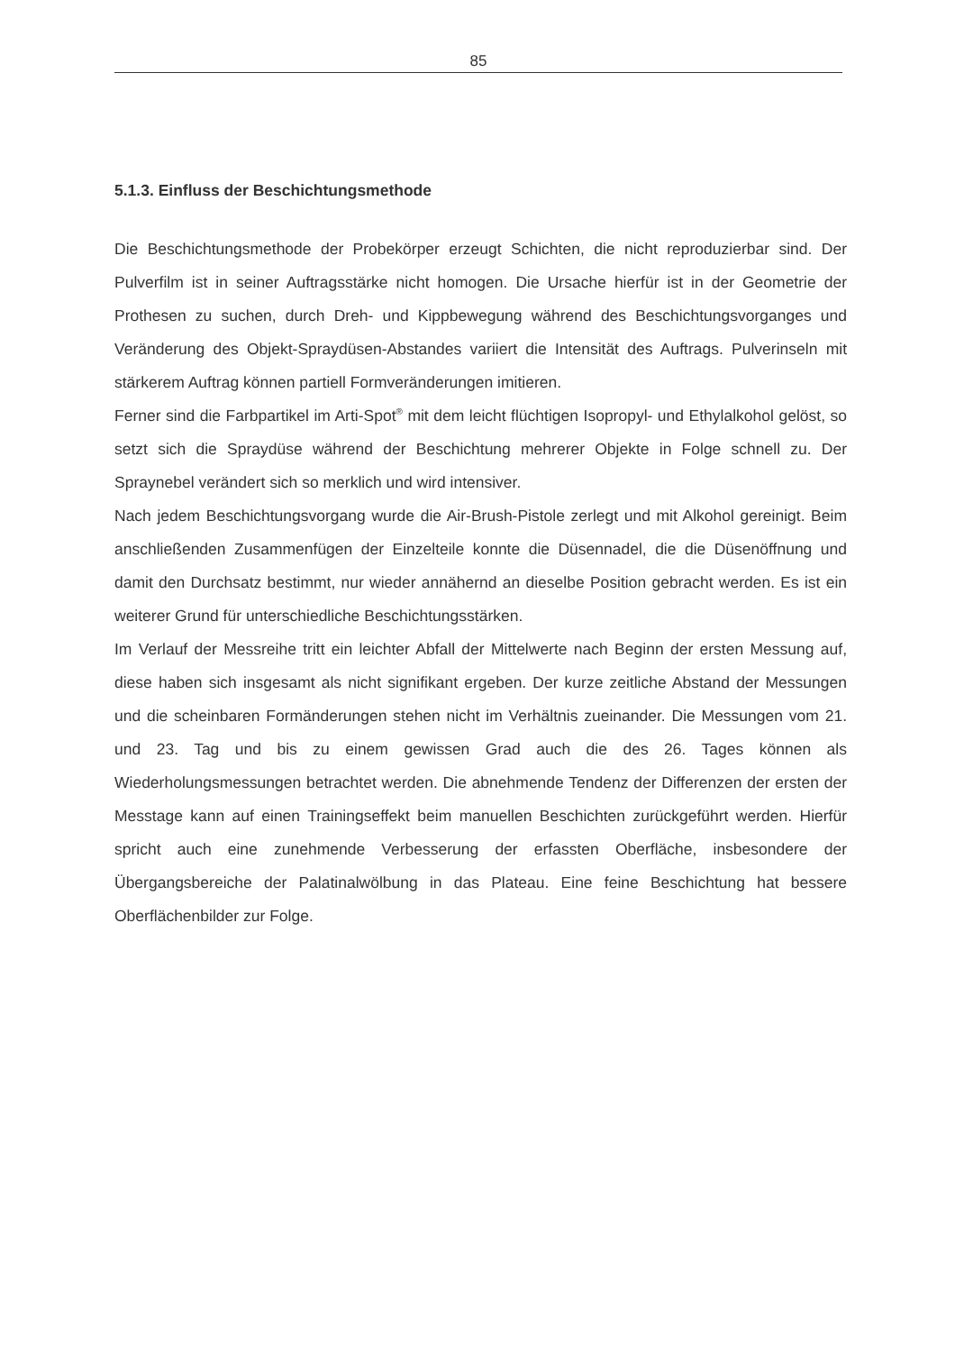85
5.1.3. Einfluss der Beschichtungsmethode
Die Beschichtungsmethode der Probekörper erzeugt Schichten, die nicht reproduzierbar sind. Der Pulverfilm ist in seiner Auftragsstärke nicht homogen. Die Ursache hierfür ist in der Geometrie der Prothesen zu suchen, durch Dreh- und Kippbewegung während des Beschichtungsvorganges und Veränderung des Objekt-Spraydüsen-Abstandes variiert die Intensität des Auftrags. Pulverinseln mit stärkerem Auftrag können partiell Formveränderungen imitieren.
Ferner sind die Farbpartikel im Arti-Spot<sup>®</sup> mit dem leicht flüchtigen Isopropyl- und Ethylalkohol gelöst, so setzt sich die Spraydüse während der Beschichtung mehrerer Objekte in Folge schnell zu. Der Spraynebel verändert sich so merklich und wird intensiver.
Nach jedem Beschichtungsvorgang wurde die Air-Brush-Pistole zerlegt und mit Alkohol gereinigt. Beim anschließenden Zusammenfügen der Einzelteile konnte die Düsennadel, die die Düsenöffnung und damit den Durchsatz bestimmt, nur wieder annähernd an dieselbe Position gebracht werden. Es ist ein weiterer Grund für unterschiedliche Beschichtungsstärken.
Im Verlauf der Messreihe tritt ein leichter Abfall der Mittelwerte nach Beginn der ersten Messung auf, diese haben sich insgesamt als nicht signifikant ergeben. Der kurze zeitliche Abstand der Messungen und die scheinbaren Formänderungen stehen nicht im Verhältnis zueinander. Die Messungen vom 21. und 23. Tag und bis zu einem gewissen Grad auch die des 26. Tages können als Wiederholungsmessungen betrachtet werden. Die abnehmende Tendenz der Differenzen der ersten der Messtage kann auf einen Trainingseffekt beim manuellen Beschichten zurückgeführt werden. Hierfür spricht auch eine zunehmende Verbesserung der erfassten Oberfläche, insbesondere der Übergangsbereiche der Palatinalwölbung in das Plateau. Eine feine Beschichtung hat bessere Oberflächenbilder zur Folge.